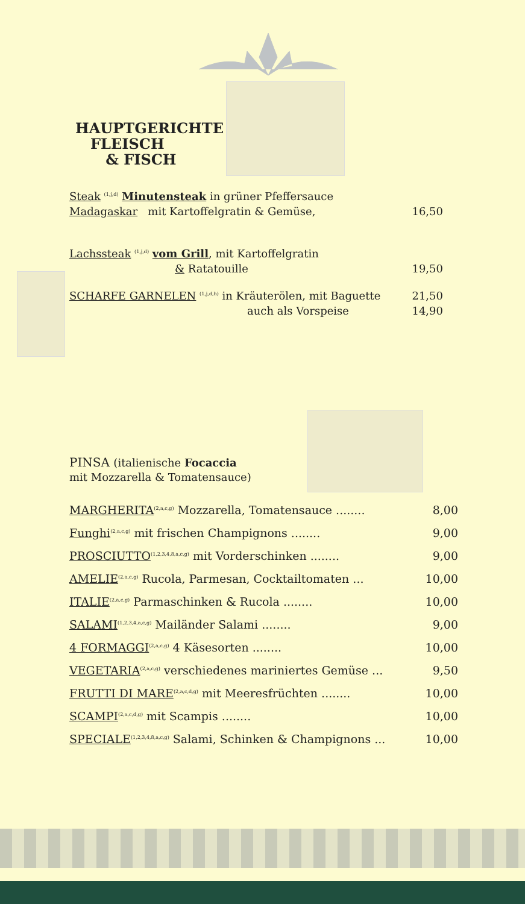HAUPTGERICHTE
FLEISCH
& FISCH
Steak <sup>(1,j,d)</sup> Minutensteak in grüner Pfeffersauce
Madagaskar mit Kartoffelgratin & Gemüse, 16,50
Lachssteak <sup>(1,j,d)</sup> vom Grill, mit Kartoffelgratin
& Ratatouille 19,50
SCHARFE GARNELEN <sup>(1,j,d,h)</sup> in Kräuterölen, mit Baguette 21,50
auch als Vorspeise 14,90
PINSA (italienische Focaccia
mit Mozzarella & Tomatensauce)
MARGHERITA<sup>(2,a,c,g)</sup> Mozzarella, Tomatensauce ........ 8,00
Funghi<sup>(2,a,c,g)</sup> mit frischen Champignons ........ 9,00
PROSCIUTTO<sup>(1,2,3,4,8,a,c,g)</sup> mit Vorderschinken ........ 9,00
AMELIE<sup>(2,a,c,g)</sup> Rucola, Parmesan, Cocktailtomaten ... 10,00
ITALIE<sup>(2,a,c,g)</sup> Parmaschinken & Rucola ........ 10,00
SALAMI<sup>(1,2,3,4,a,c,g)</sup> Mailänder Salami ........ 9,00
4 FORMAGGI<sup>(2,a,c,g)</sup> 4 Käsesorten ........ 10,00
VEGETARIA<sup>(2,a,c,g)</sup> verschiedenes mariniertes Gemüse ... 9,50
FRUTTI DI MARE<sup>(2,a,c,d,g)</sup> mit Meeresfrüchten ........ 10,00
SCAMPI<sup>(2,a,c,d,g)</sup> mit Scampis ........ 10,00
SPECIALE<sup>(1,2,3,4,8,a,c,g)</sup> Salami, Schinken & Champignons ... 10,00